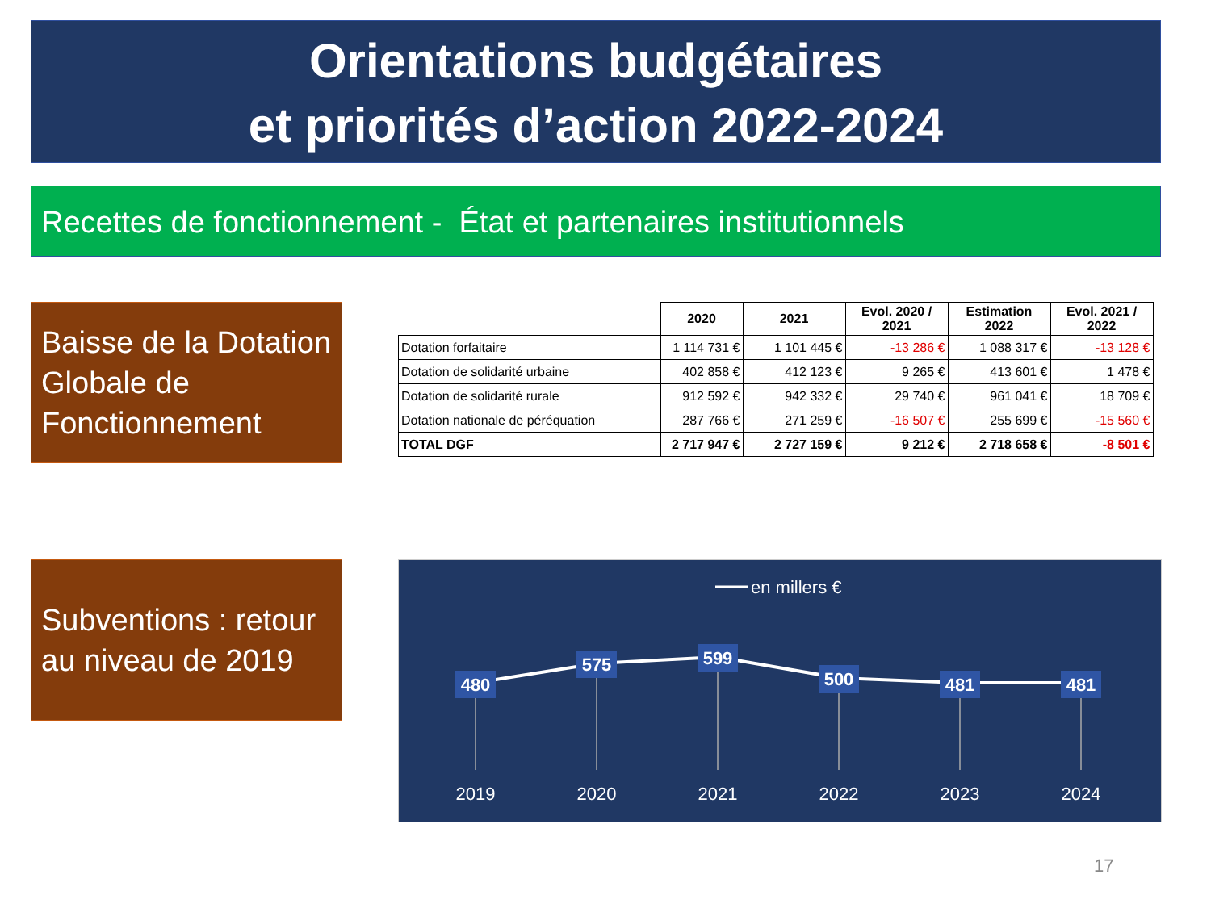Orientations budgétaires
et priorités d’action 2022-2024
Recettes de fonctionnement - État et partenaires institutionnels
Baisse de la Dotation Globale de Fonctionnement
| | 2020 | 2021 | Evol. 2020 / 2021 | Estimation 2022 | Evol. 2021 / 2022 |
| --- | --- | --- | --- | --- | --- |
| Dotation forfaitaire | 1 114 731 € | 1 101 445 € | -13 286 € | 1 088 317 € | -13 128 € |
| Dotation de solidarité urbaine | 402 858 € | 412 123 € | 9 265 € | 413 601 € | 1 478 € |
| Dotation de solidarité rurale | 912 592 € | 942 332 € | 29 740 € | 961 041 € | 18 709 € |
| Dotation nationale de péréquation | 287 766 € | 271 259 € | -16 507 € | 255 699 € | -15 560 € |
| TOTAL DGF | 2 717 947 € | 2 727 159 € | 9 212 € | 2 718 658 € | -8 501 € |
Subventions : retour au niveau de 2019
en millers €
480
575
599
500
481
481
2019
2020
2021
2022
2023
2024
17